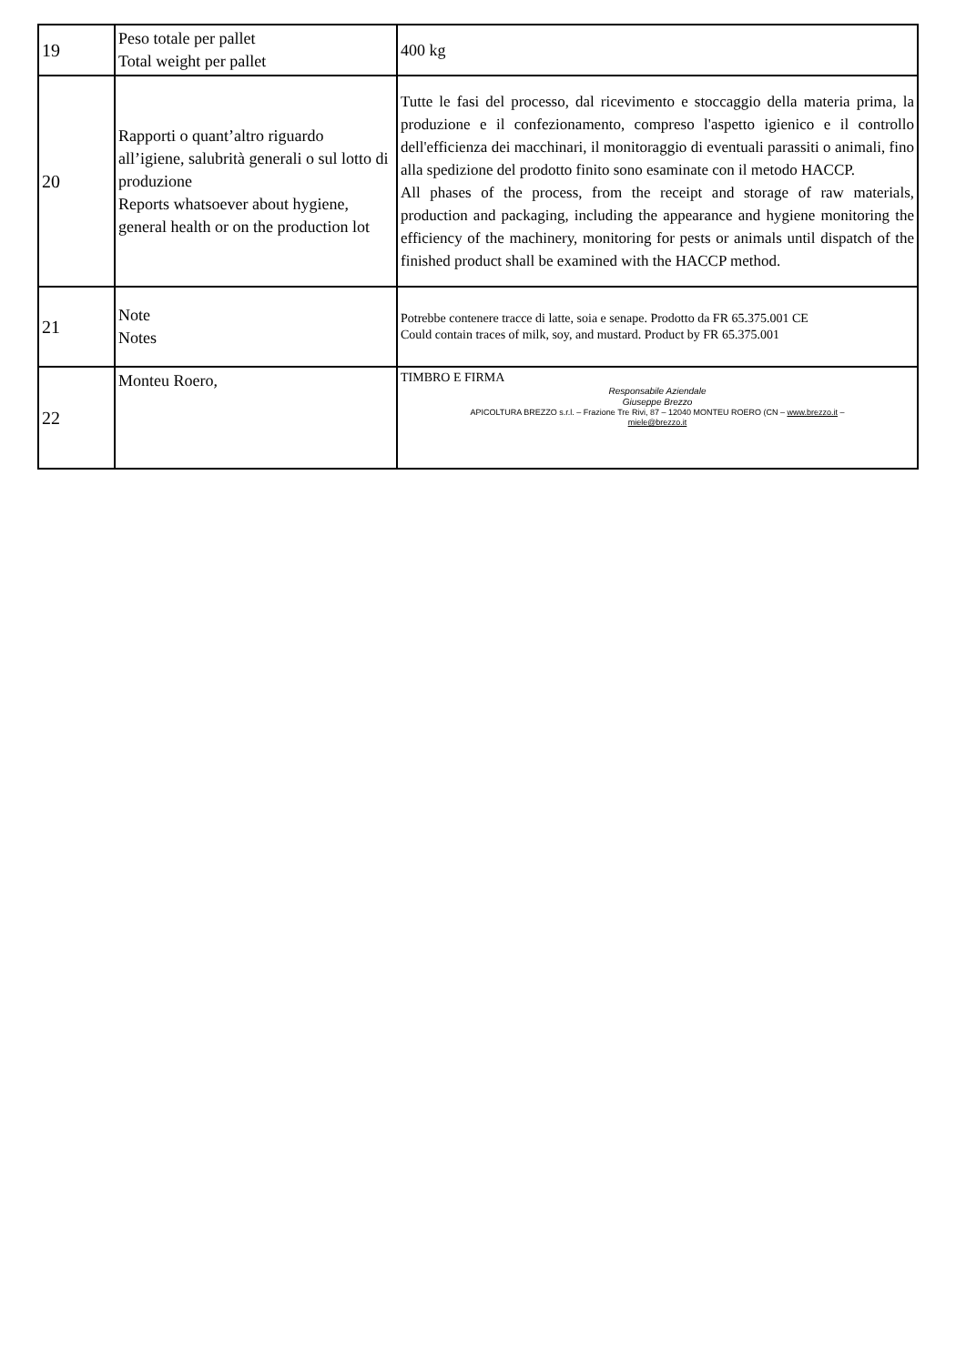| 19 | Peso totale per pallet Total weight per pallet | 400 kg |
| 20 | Rapporti o quant’altro riguardo all’igiene, salubrità generali o sul lotto di produzione Reports whatsoever about hygiene, general health or on the production lot | Tutte le fasi del processo, dal ricevimento e stoccaggio della materia prima, la produzione e il confezionamento, compreso l'aspetto igienico e il controllo dell'efficienza dei macchinari, il monitoraggio di eventuali parassiti o animali, fino alla spedizione del prodotto finito sono esaminate con il metodo HACCP. All phases of the process, from the receipt and storage of raw materials, production and packaging, including the appearance and hygiene monitoring the efficiency of the machinery, monitoring for pests or animals until dispatch of the finished product shall be examined with the HACCP method. |
| 21 | Note Notes | Potrebbe contenere tracce di latte, soia e senape. Prodotto da FR 65.375.001 CE Could contain traces of milk, soy, and mustard. Product by FR 65.375.001 |
| 22 | Monteu Roero, | TIMBRO E FIRMA Responsabile Aziendale Giuseppe Brezzo APICOLTURA BREZZO s.r.l. – Frazione Tre Rivi, 87 – 12040 MONTEU ROERO (CN – www.brezzo.it – miele@brezzo.it |